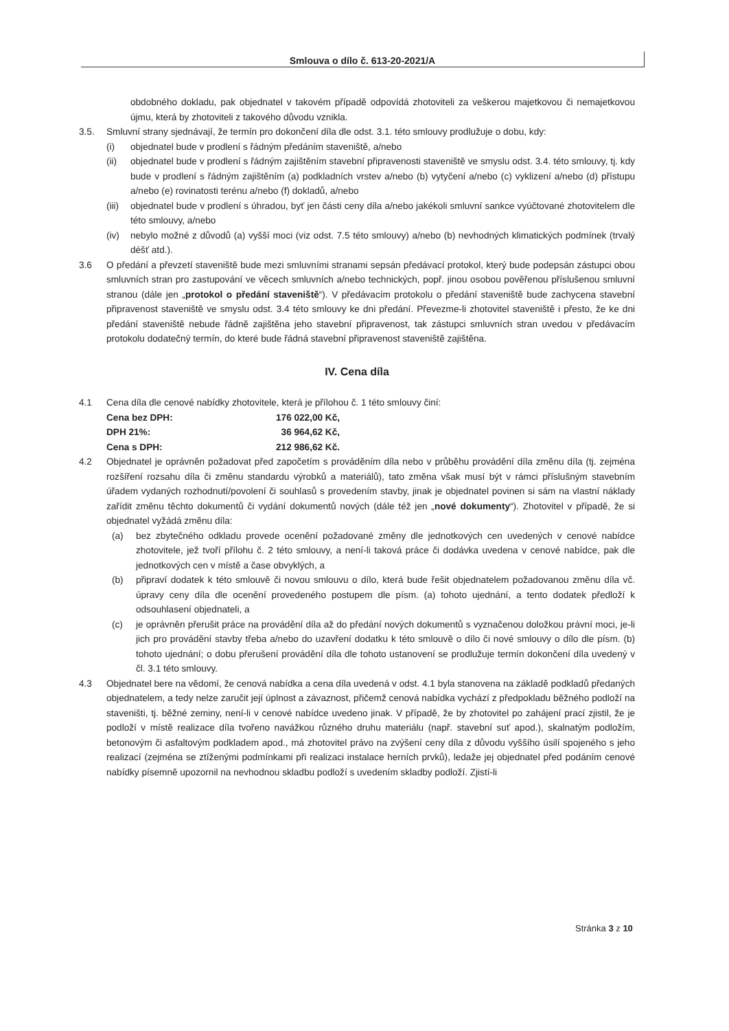Smlouva o dílo č. 613-20-2021/A
obdobného dokladu, pak objednatel v takovém případě odpovídá zhotoviteli za veškerou majetkovou či nemajetkovou újmu, která by zhotoviteli z takového důvodu vznikla.
3.5. Smluvní strany sjednávají, že termín pro dokončení díla dle odst. 3.1. této smlouvy prodlužuje o dobu, kdy:
(i) objednatel bude v prodlení s řádným předáním staveniště, a/nebo
(ii) objednatel bude v prodlení s řádným zajištěním stavební připravenosti staveniště ve smyslu odst. 3.4. této smlouvy, tj. kdy bude v prodlení s řádným zajištěním (a) podkladních vrstev a/nebo (b) vytyčení a/nebo (c) vyklizení a/nebo (d) přístupu a/nebo (e) rovinatosti terénu a/nebo (f) dokladů, a/nebo
(iii)
objednatel bude v prodlení s úhradou, byť jen části ceny díla a/nebo jakékoli smluvní sankce vyúčtované zhotovitelem dle této smlouvy, a/nebo
(iv) nebylo možné z důvodů (a) vyšší moci (viz odst. 7.5 této smlouvy) a/nebo (b) nevhodných klimatických podmínek (trvalý déšť atd.).
3.6 O předání a převzetí staveniště bude mezi smluvními stranami sepsán předávací protokol, který bude podepsán zástupci obou smluvních stran pro zastupování ve věcech smluvních a/nebo technických, popř. jinou osobou pověřenou příslušenou smluvní stranou (dále jen „protokol o předání staveniště“). V předávacím protokolu o předání staveniště bude zachycena stavební připravenost staveniště ve smyslu odst. 3.4 této smlouvy ke dni předání. Převezme-li zhotovitel staveniště i přesto, že ke dni předání staveniště nebude řádně zajištěna jeho stavební připravenost, tak zástupci smluvních stran uvedou v předávacím protokolu dodatečný termín, do které bude řádná stavební připravenost staveniště zajištěna.
IV. Cena díla
4.1 Cena díla dle cenové nabídky zhotovitele, která je přílohou č. 1 této smlouvy činí:
| Cena bez DPH: | 176 022,00 Kč, |
| DPH 21%: | 36 964,62 Kč, |
| Cena s DPH: | 212 986,62 Kč. |
4.2 Objednatel je oprávněn požadovat před započetím s prováděním díla nebo v průběhu provádění díla změnu díla (tj. zejména rozšíření rozsahu díla či změnu standardu výrobků a materiálů), tato změna však musí být v rámci příslušným stavebním úřadem vydaných rozhodnutí/povolení či souhlasů s provedením stavby, jinak je objednatel povinen si sám na vlastní náklady zařídit změnu těchto dokumentů či vydání dokumentů nových (dále též jen „nové dokumenty“). Zhotovitel v případě, že si objednatel vyžádá změnu díla:
(a) bez zbytečného odkladu provede ocenění požadované změny dle jednotkových cen uvedených v cenové nabídce zhotovitele, jež tvoří přílohu č. 2 této smlouvy, a není-li taková práce či dodávka uvedena v cenové nabídce, pak dle jednotkových cen v místě a čase obvyklých, a
(b) připraví dodatek k této smlouvě či novou smlouvu o dílo, která bude řešit objednatelem požadovanou změnu díla vč. úpravy ceny díla dle ocenění provedeného postupem dle písm. (a) tohoto ujednání, a tento dodatek předloží k odsouhlasení objednateli, a
(c) je oprávněn přerušit práce na provádění díla až do předání nových dokumentů s vyznačenou doložkou právní moci, je-li jich pro provádění stavby třeba a/nebo do uzavření dodatku k této smlouvě o dílo či nové smlouvy o dílo dle písm. (b) tohoto ujednání; o dobu přerušení provádění díla dle tohoto ustanovení se prodlužuje termín dokončení díla uvedený v čl. 3.1 této smlouvy.
4.3 Objednatel bere na vědomí, že cenová nabídka a cena díla uvedená v odst. 4.1 byla stanovena na základě podkladů předaných objednatelem, a tedy nelze zaručit její úplnost a závaznost, přičemž cenová nabídka vychází z předpokladu běžného podloží na staveništi, tj. běžné zeminy, není-li v cenové nabídce uvedeno jinak. V případě, že by zhotovitel po zahájení prací zjistil, že je podloží v místě realizace díla tvořeno navážkou různého druhu materiálu (např. stavební suť apod.), skalnatým podložím, betonovým či asfaltovým podkladem apod., má zhotovitel právo na zvýšení ceny díla z důvodu vyššího úsilí spojeného s jeho realizací (zejména se ztíženými podmínkami při realizaci instalace herních prvků), ledaže jej objednatel před podáním cenové nabídky písemně upozornil na nevhodnou skladbu podloží s uvedením skladby podloží. Zjistí-li
Stránka 3 z 10